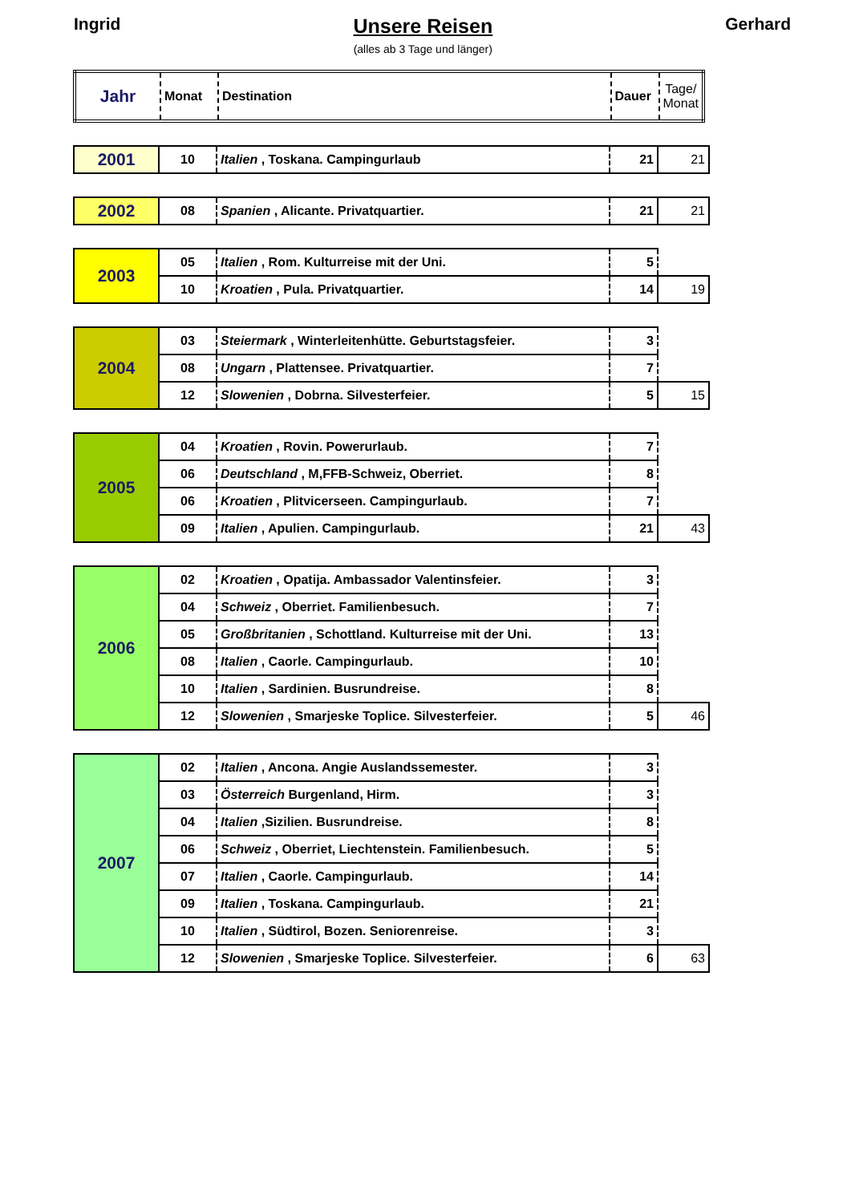Ingrid
Unsere Reisen
(alles ab 3 Tage und länger)
Gerhard
| Jahr | Monat | Destination | Dauer | Tage/ Monat |
| --- | --- | --- | --- | --- |
| 2001 | 10 | Italien , Toskana. Campingurlaub | 21 | 21 |
| 2002 | 08 | Spanien , Alicante. Privatquartier. | 21 | 21 |
| 2003 | 05 | Italien , Rom. Kulturreise mit der Uni. | 5 | |
| | 10 | Kroatien , Pula. Privatquartier. | 14 | 19 |
| 2004 | 03 | Steiermark , Winterleitenhütte. Geburtstagsfeier. | 3 | |
| | 08 | Ungarn , Plattensee. Privatquartier. | 7 | |
| | 12 | Slowenien , Dobrna. Silvesterfeier. | 5 | 15 |
| 2005 | 04 | Kroatien , Rovin. Powerurlaub. | 7 | |
| | 06 | Deutschland , M,FFB-Schweiz, Oberriet. | 8 | |
| | 06 | Kroatien , Plitvicerseen. Campingurlaub. | 7 | |
| | 09 | Italien , Apulien. Campingurlaub. | 21 | 43 |
| 2006 | 02 | Kroatien , Opatija. Ambassador Valentinsfeier. | 3 | |
| | 04 | Schweiz , Oberriet. Familienbesuch. | 7 | |
| | 05 | Großbritanien , Schottland. Kulturreise mit der Uni. | 13 | |
| | 08 | Italien , Caorle. Campingurlaub. | 10 | |
| | 10 | Italien , Sardinien. Busrundreise. | 8 | |
| | 12 | Slowenien , Smarjeske Toplice. Silvesterfeier. | 5 | 46 |
| 2007 | 02 | Italien , Ancona. Angie Auslandssemester. | 3 | |
| | 03 | Österreich Burgenland, Hirm. | 3 | |
| | 04 | Italien ,Sizilien. Busrundreise. | 8 | |
| | 06 | Schweiz , Oberriet, Liechtenstein. Familienbesuch. | 5 | |
| | 07 | Italien , Caorle. Campingurlaub. | 14 | |
| | 09 | Italien , Toskana. Campingurlaub. | 21 | |
| | 10 | Italien , Südtirol, Bozen. Seniorenreise. | 3 | |
| | 12 | Slowenien , Smarjeske Toplice. Silvesterfeier. | 6 | 63 |